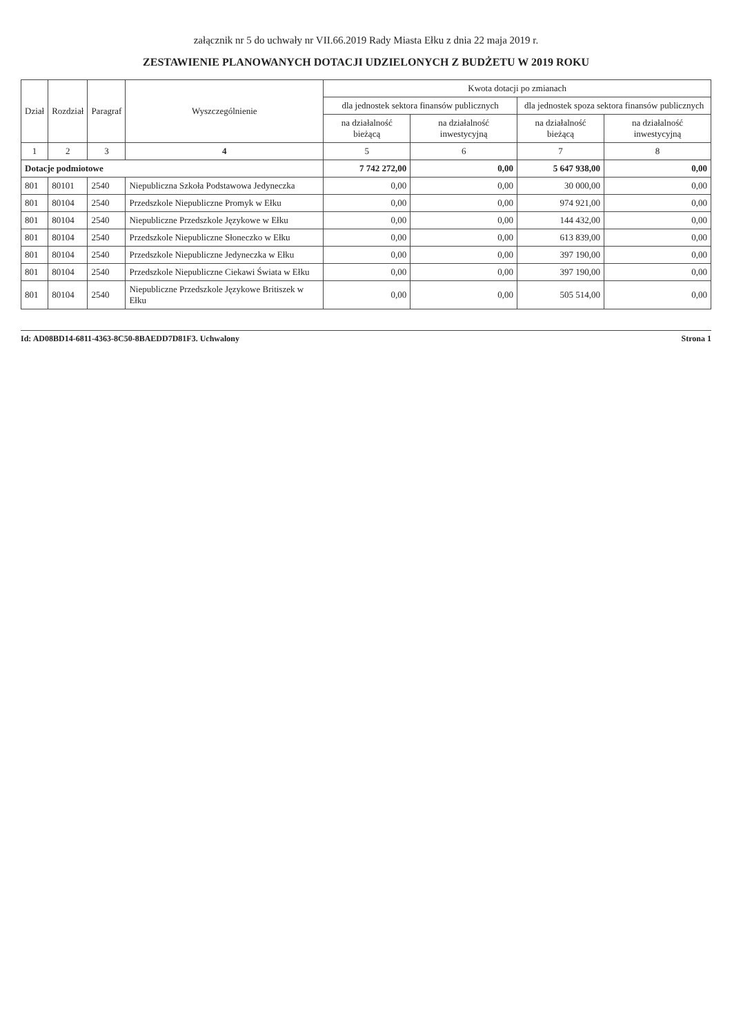załącznik nr 5 do uchwały nr VII.66.2019 Rady Miasta Ełku z dnia 22 maja 2019 r.
ZESTAWIENIE PLANOWANYCH DOTACJI UDZIELONYCH Z BUDŻETU W 2019 ROKU
| Dział | Rozdział | Paragraf | Wyszczególnienie | Kwota dotacji po zmianach | | | |
| --- | --- | --- | --- | --- | --- | --- | --- |
| | | | | dla jednostek sektora finansów publicznych | | dla jednostek spoza sektora finansów publicznych | |
| | | | | na działalność bieżącą | na działalność inwestycyjną | na działalność bieżącą | na działalność inwestycyjną |
| 1 | 2 | 3 | 4 | 5 | 6 | 7 | 8 |
| Dotacje podmiotowe | | | | 7 742 272,00 | 0,00 | 5 647 938,00 | 0,00 |
| 801 | 80101 | 2540 | Niepubliczna Szkoła Podstawowa Jedyneczka | 0,00 | 0,00 | 30 000,00 | 0,00 |
| 801 | 80104 | 2540 | Przedszkole Niepubliczne Promyk w Ełku | 0,00 | 0,00 | 974 921,00 | 0,00 |
| 801 | 80104 | 2540 | Niepubliczne Przedszkole Językowe w Ełku | 0,00 | 0,00 | 144 432,00 | 0,00 |
| 801 | 80104 | 2540 | Przedszkole Niepubliczne Słoneczko w Ełku | 0,00 | 0,00 | 613 839,00 | 0,00 |
| 801 | 80104 | 2540 | Przedszkole Niepubliczne Jedyneczka w Ełku | 0,00 | 0,00 | 397 190,00 | 0,00 |
| 801 | 80104 | 2540 | Przedszkole Niepubliczne Ciekawi Świata w Ełku | 0,00 | 0,00 | 397 190,00 | 0,00 |
| 801 | 80104 | 2540 | Niepubliczne Przedszkole Językowe Britiszek w Ełku | 0,00 | 0,00 | 505 514,00 | 0,00 |
Id: AD08BD14-6811-4363-8C50-8BAEDD7D81F3. Uchwalony Strona 1